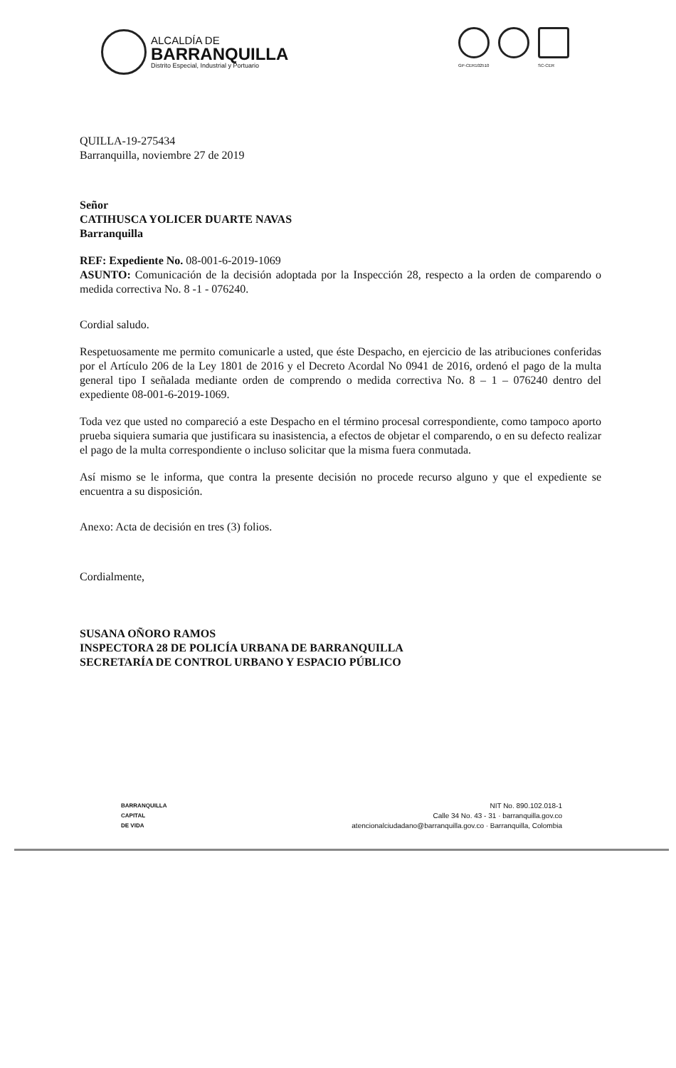ALCALDÍA DE
BARRANQUILLA
Distrito Especial, Industrial y Portuario
GP-CER102510 SC-CER
QUILLA-19-275434
Barranquilla, noviembre 27 de 2019
Señor
CATIHUSCA YOLICER DUARTE NAVAS
Barranquilla
REF: Expediente No. 08-001-6-2019-1069
ASUNTO: Comunicación de la decisión adoptada por la Inspección 28, respecto a la orden de comparendo o medida correctiva No. 8 -1 - 076240.
Cordial saludo.
Respetuosamente me permito comunicarle a usted, que éste Despacho, en ejercicio de las atribuciones conferidas por el Artículo 206 de la Ley 1801 de 2016 y el Decreto Acordal No 0941 de 2016, ordenó el pago de la multa general tipo I señalada mediante orden de comprendo o medida correctiva No. 8 – 1 – 076240 dentro del expediente 08-001-6-2019-1069.
Toda vez que usted no compareció a este Despacho en el término procesal correspondiente, como tampoco aporto prueba siquiera sumaria que justificara su inasistencia, a efectos de objetar el comparendo, o en su defecto realizar el pago de la multa correspondiente o incluso solicitar que la misma fuera conmutada.
Así mismo se le informa, que contra la presente decisión no procede recurso alguno y que el expediente se encuentra a su disposición.
Anexo: Acta de decisión en tres (3) folios.
Cordialmente,
SUSANA OÑORO RAMOS
INSPECTORA 28 DE POLICÍA URBANA DE BARRANQUILLA
SECRETARÍA DE CONTROL URBANO Y ESPACIO PÚBLICO
BARRANQUILLA
CAPITAL
DE VIDA
NIT No. 890.102.018-1
Calle 34 No. 43 - 31 · barranquilla.gov.co
atencionalciudadano@barranquilla.gov.co · Barranquilla, Colombia